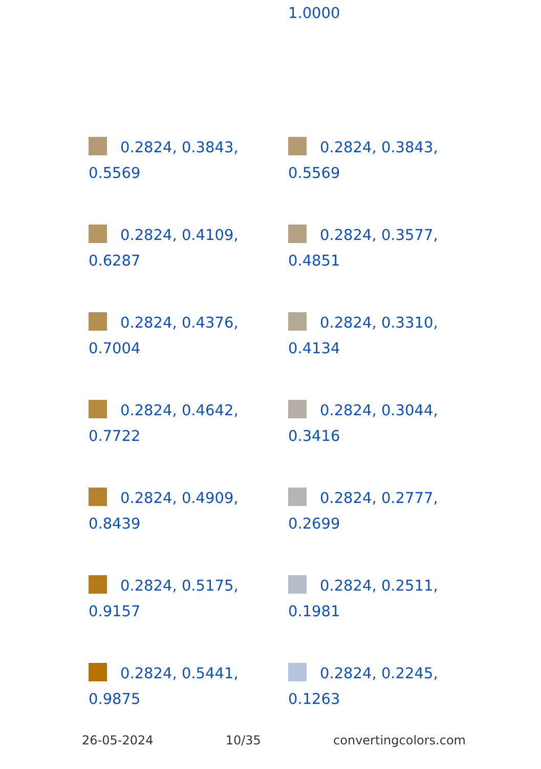1.0000
0.2824, 0.3843, 0.5569
0.2824, 0.3843, 0.5569
0.2824, 0.4109, 0.6287
0.2824, 0.3577, 0.4851
0.2824, 0.4376, 0.7004
0.2824, 0.3310, 0.4134
0.2824, 0.4642, 0.7722
0.2824, 0.3044, 0.3416
0.2824, 0.4909, 0.8439
0.2824, 0.2777, 0.2699
0.2824, 0.5175, 0.9157
0.2824, 0.2511, 0.1981
0.2824, 0.5441, 0.9875
0.2824, 0.2245, 0.1263
26-05-2024 10/35 convertingcolors.com